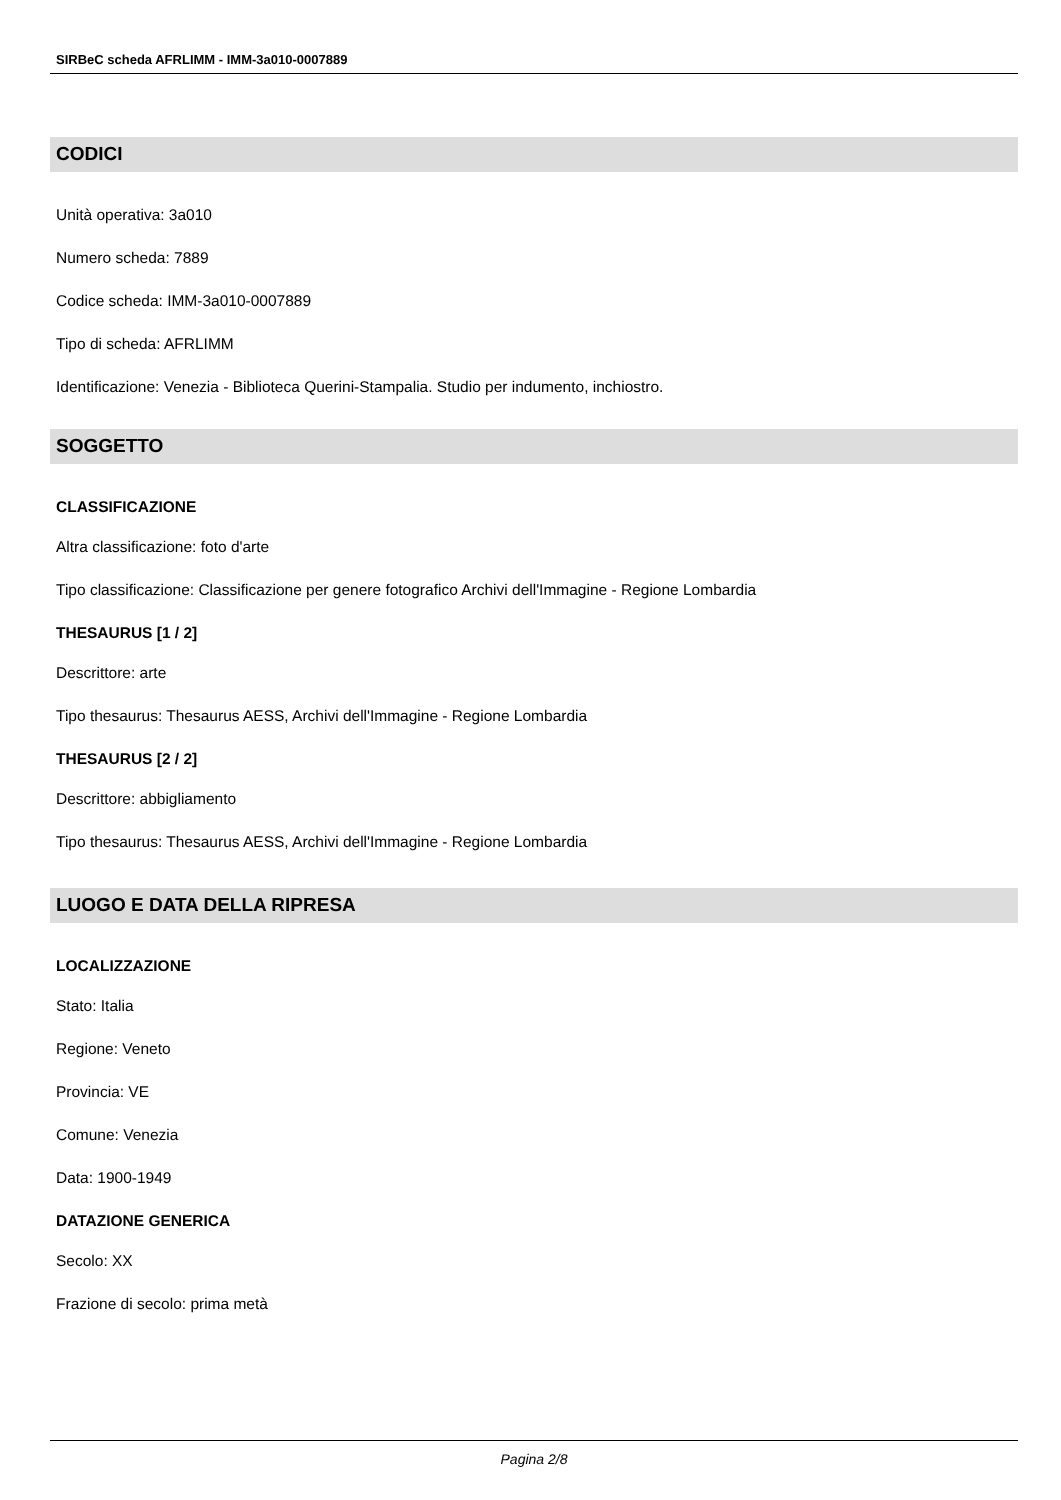SIRBeC scheda AFRLIMM - IMM-3a010-0007889
CODICI
Unità operativa: 3a010
Numero scheda: 7889
Codice scheda: IMM-3a010-0007889
Tipo di scheda: AFRLIMM
Identificazione: Venezia - Biblioteca Querini-Stampalia. Studio per indumento, inchiostro.
SOGGETTO
CLASSIFICAZIONE
Altra classificazione: foto d'arte
Tipo classificazione: Classificazione per genere fotografico Archivi dell'Immagine - Regione Lombardia
THESAURUS [1 / 2]
Descrittore: arte
Tipo thesaurus: Thesaurus AESS, Archivi dell'Immagine - Regione Lombardia
THESAURUS [2 / 2]
Descrittore: abbigliamento
Tipo thesaurus: Thesaurus AESS, Archivi dell'Immagine - Regione Lombardia
LUOGO E DATA DELLA RIPRESA
LOCALIZZAZIONE
Stato: Italia
Regione: Veneto
Provincia: VE
Comune: Venezia
Data: 1900-1949
DATAZIONE GENERICA
Secolo: XX
Frazione di secolo: prima metà
Pagina 2/8